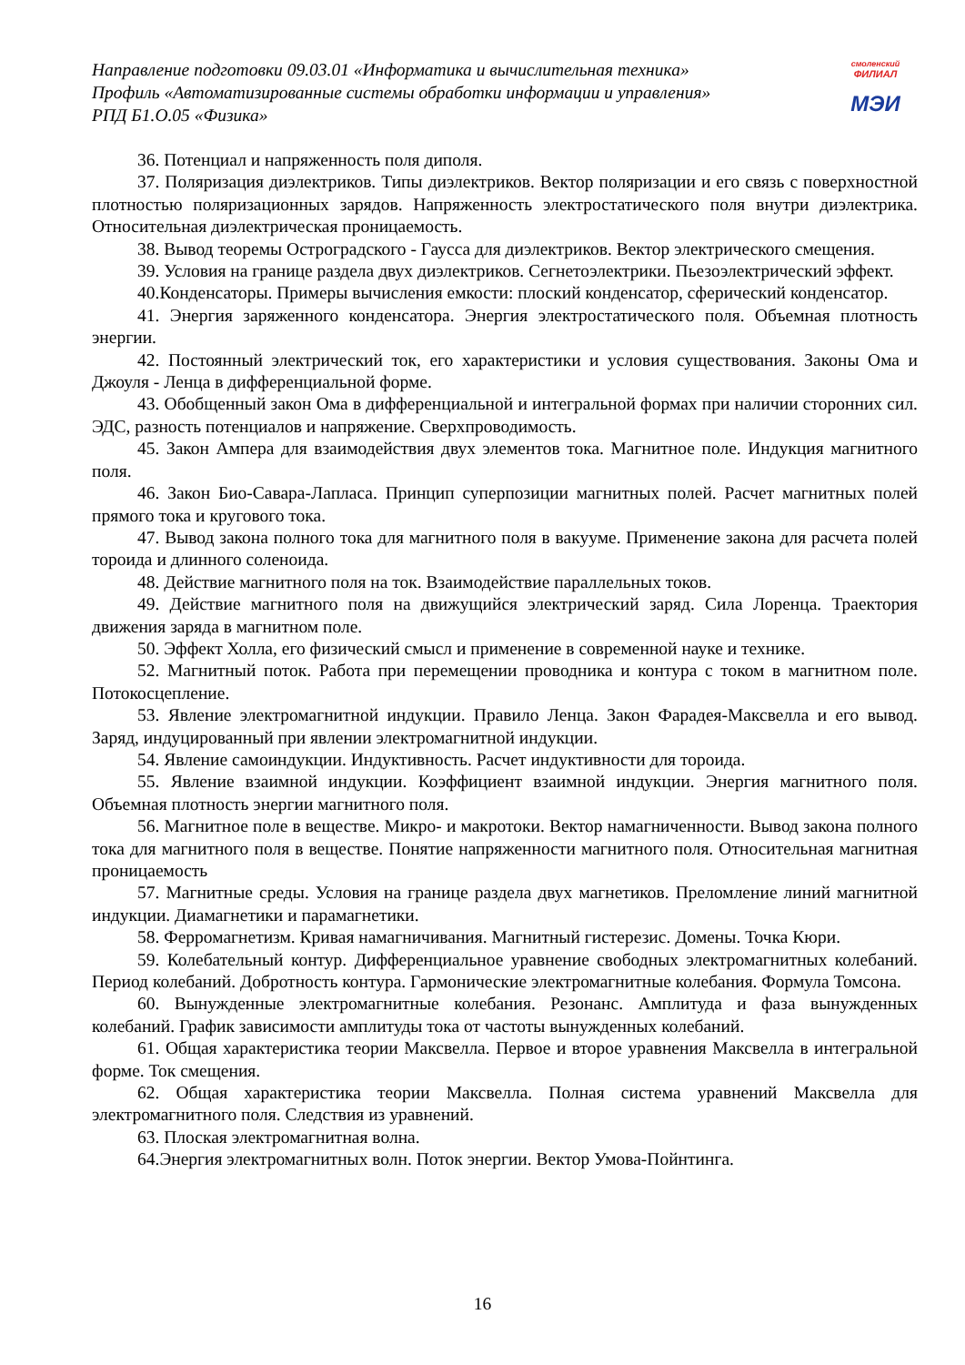Направление подготовки 09.03.01 «Информатика и вычислительная техника»
Профиль «Автоматизированные системы обработки информации и управления»
РПД Б1.О.05 «Физика»
смоленский
ФИЛИАЛ
МЭИ
36. Потенциал и напряженность поля диполя.
37. Поляризация диэлектриков. Типы диэлектриков. Вектор поляризации и его связь с поверхностной плотностью поляризационных зарядов. Напряженность электростатического поля внутри диэлектрика. Относительная диэлектрическая проницаемость.
38. Вывод теоремы Остроградского - Гаусса для диэлектриков. Вектор электрического смещения.
39. Условия на границе раздела двух диэлектриков. Сегнетоэлектрики. Пьезоэлектрический эффект.
40.Конденсаторы. Примеры вычисления емкости: плоский конденсатор, сферический конденсатор.
41. Энергия заряженного конденсатора. Энергия электростатического поля. Объемная плотность энергии.
42. Постоянный электрический ток, его характеристики и условия существования. Законы Ома и Джоуля - Ленца в дифференциальной форме.
43. Обобщенный закон Ома в дифференциальной и интегральной формах при наличии сторонних сил. ЭДС, разность потенциалов и напряжение. Сверхпроводимость.
45. Закон Ампера для взаимодействия двух элементов тока. Магнитное поле. Индукция магнитного поля.
46. Закон Био-Савара-Лапласа. Принцип суперпозиции магнитных полей. Расчет магнитных полей прямого тока и кругового тока.
47. Вывод закона полного тока для магнитного поля в вакууме. Применение закона для расчета полей тороида и длинного соленоида.
48. Действие магнитного поля на ток. Взаимодействие параллельных токов.
49. Действие магнитного поля на движущийся электрический заряд. Сила Лоренца. Траектория движения заряда в магнитном поле.
50. Эффект Холла, его физический смысл и применение в современной науке и технике.
52. Магнитный поток. Работа при перемещении проводника и контура с током в магнитном поле. Потокосцепление.
53. Явление электромагнитной индукции. Правило Ленца. Закон Фарадея-Максвелла и его вывод. Заряд, индуцированный при явлении электромагнитной индукции.
54. Явление самоиндукции. Индуктивность. Расчет индуктивности для тороида.
55. Явление взаимной индукции. Коэффициент взаимной индукции. Энергия магнитного поля. Объемная плотность энергии магнитного поля.
56. Магнитное поле в веществе. Микро- и макротоки. Вектор намагниченности. Вывод закона полного тока для магнитного поля в веществе. Понятие напряженности магнитного поля. Относительная магнитная проницаемость
57. Магнитные среды. Условия на границе раздела двух магнетиков. Преломление линий магнитной индукции. Диамагнетики и парамагнетики.
58. Ферромагнетизм. Кривая намагничивания. Магнитный гистерезис. Домены. Точка Кюри.
59. Колебательный контур. Дифференциальное уравнение свободных электромагнитных колебаний. Период колебаний. Добротность контура. Гармонические электромагнитные колебания. Формула Томсона.
60. Вынужденные электромагнитные колебания. Резонанс. Амплитуда и фаза вынужденных колебаний. График зависимости амплитуды тока от частоты вынужденных колебаний.
61. Общая характеристика теории Максвелла. Первое и второе уравнения Максвелла в интегральной форме. Ток смещения.
62. Общая характеристика теории Максвелла. Полная система уравнений Максвелла для электромагнитного поля. Следствия из уравнений.
63. Плоская электромагнитная волна.
64.Энергия электромагнитных волн. Поток энергии. Вектор Умова-Пойнтинга.
16